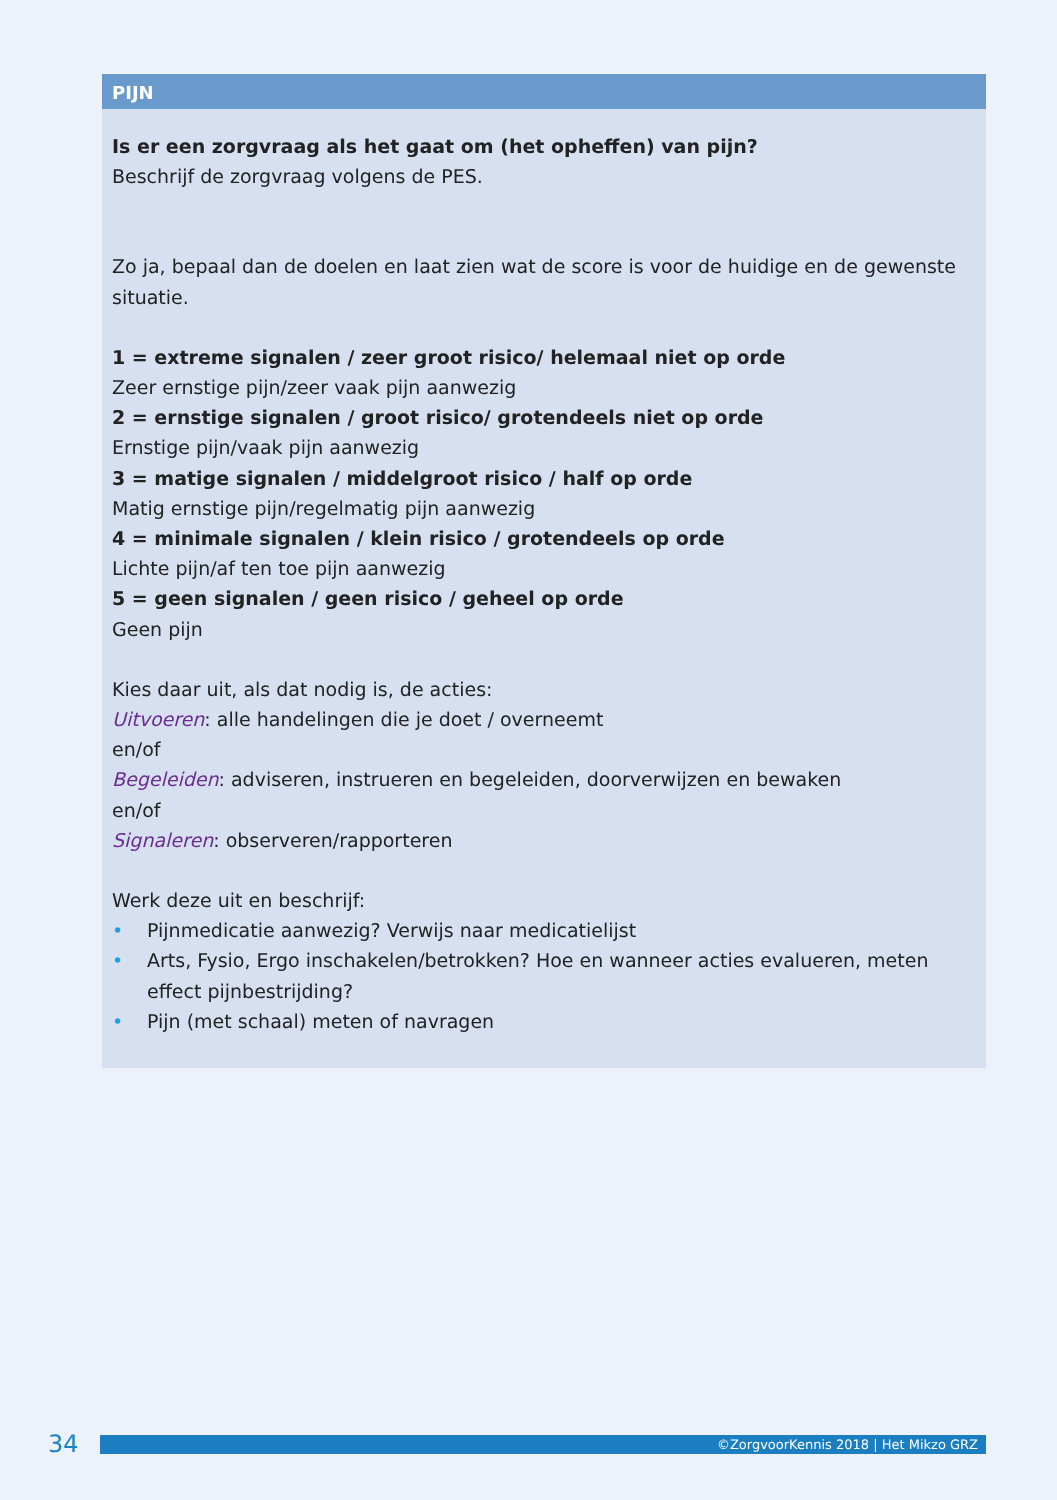PIJN
Is er een zorgvraag als het gaat om (het opheffen) van pijn?
Beschrijf de zorgvraag volgens de PES.
Zo ja, bepaal dan de doelen en laat zien wat de score is voor de huidige en de gewenste situatie.
1 = extreme signalen / zeer groot risico/ helemaal niet op orde
Zeer ernstige pijn/zeer vaak pijn aanwezig
2 = ernstige signalen / groot risico/ grotendeels niet op orde
Ernstige pijn/vaak pijn aanwezig
3 = matige signalen / middelgroot risico / half op orde
Matig ernstige pijn/regelmatig pijn aanwezig
4 = minimale signalen / klein risico / grotendeels op orde
Lichte pijn/af ten toe pijn aanwezig
5 = geen signalen / geen risico / geheel op orde
Geen pijn
Kies daar uit, als dat nodig is, de acties:
Uitvoeren: alle handelingen die je doet / overneemt
en/of
Begeleiden: adviseren, instrueren en begeleiden, doorverwijzen en bewaken
en/of
Signaleren: observeren/rapporteren
Werk deze uit en beschrijf:
• Pijnmedicatie aanwezig? Verwijs naar medicatielijst
• Arts, Fysio, Ergo inschakelen/betrokken? Hoe en wanneer acties evalueren, meten effect pijnbestrijding?
• Pijn (met schaal) meten of navragen
34
©ZorgvoorKennis 2018 | Het Mikzo GRZ